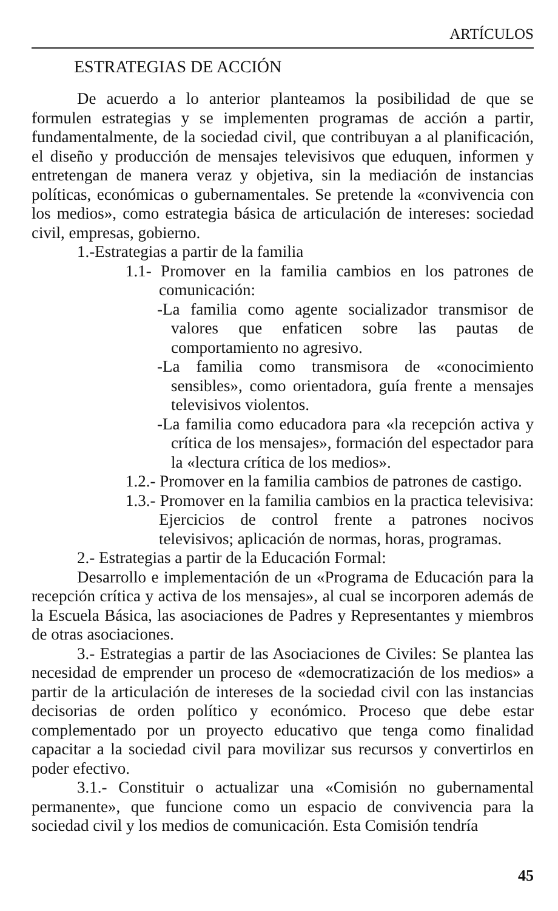ARTÍCULOS
ESTRATEGIAS DE ACCIÓN
De acuerdo a lo anterior planteamos la posibilidad de que se formulen estrategias y se implementen programas de acción a partir, fundamentalmente, de la sociedad civil, que contribuyan a al planificación, el diseño y producción de mensajes televisivos que eduquen, informen y entretengan de manera veraz y objetiva, sin la mediación de instancias políticas, económicas o gubernamentales. Se pretende la «convivencia con los medios», como estrategia básica de articulación de intereses: sociedad civil, empresas, gobierno.
1.-Estrategias a partir de la familia
1.1- Promover en la familia cambios en los patrones de comunicación:
-La familia como agente socializador transmisor de valores que enfaticen sobre las pautas de comportamiento no agresivo.
-La familia como transmisora de «conocimiento sensibles», como orientadora, guía frente a mensajes televisivos violentos.
-La familia como educadora para «la recepción activa y crítica de los mensajes», formación del espectador para la «lectura crítica de los medios».
1.2.- Promover en la familia cambios de patrones de castigo.
1.3.- Promover en la familia cambios en la practica televisiva: Ejercicios de control frente a patrones nocivos televisivos; aplicación de normas, horas, programas.
2.- Estrategias a partir de la Educación Formal:
Desarrollo e implementación de un «Programa de Educación para la recepción crítica y activa de los mensajes», al cual se incorporen además de la Escuela Básica, las asociaciones de Padres y Representantes y miembros de otras asociaciones.
3.- Estrategias a partir de las Asociaciones de Civiles: Se plantea las necesidad de emprender un proceso de «democratización de los medios» a partir de la articulación de intereses de la sociedad civil con las instancias decisorias de orden político y económico. Proceso que debe estar complementado por un proyecto educativo que tenga como finalidad capacitar a la sociedad civil para movilizar sus recursos y convertirlos en poder efectivo.
3.1.- Constituir o actualizar una «Comisión no gubernamental permanente», que funcione como un espacio de convivencia para la sociedad civil y los medios de comunicación. Esta Comisión tendría
45